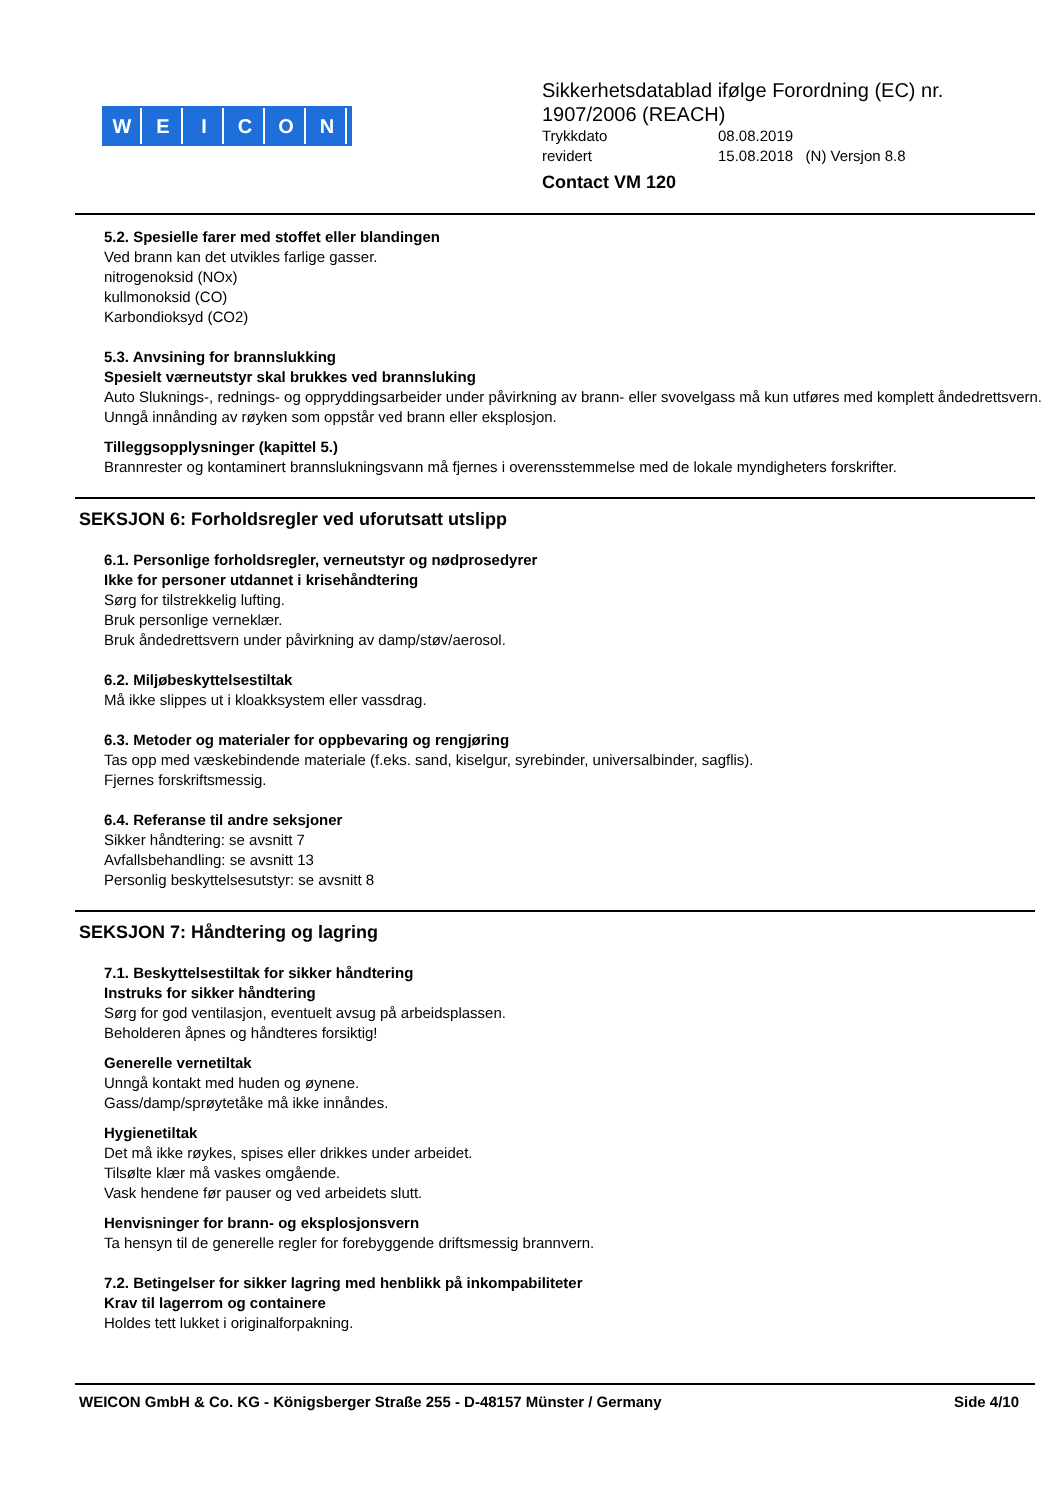WEICON
Sikkerhetsdatablad ifølge Forordning (EC) nr.
1907/2006 (REACH)
Trykkdato 08.08.2019
revidert 15.08.2018 (N) Versjon 8.8
Contact VM 120
5.2. Spesielle farer med stoffet eller blandingen
Ved brann kan det utvikles farlige gasser.
nitrogenoksid (NOx)
kullmonoksid (CO)
Karbondioksyd (CO2)
5.3. Anvsining for brannslukking
Spesielt værneutstyr skal brukkes ved brannsluking
Auto Sluknings-, rednings- og oppryddingsarbeider under påvirkning av brann- eller svovelgass må kun utføres med komplett åndedrettsvern.
Unngå innånding av røyken som oppstår ved brann eller eksplosjon.
Tilleggsopplysninger (kapittel 5.)
Brannrester og kontaminert brannslukningsvann må fjernes i overensstemmelse med de lokale myndigheters forskrifter.
SEKSJON 6: Forholdsregler ved uforutsatt utslipp
6.1. Personlige forholdsregler, verneutstyr og nødprosedyrer
Ikke for personer utdannet i krisehåndtering
Sørg for tilstrekkelig lufting.
Bruk personlige verneklær.
Bruk åndedrettsvern under påvirkning av damp/støv/aerosol.
6.2. Miljøbeskyttelsestiltak
Må ikke slippes ut i kloakksystem eller vassdrag.
6.3. Metoder og materialer for oppbevaring og rengjøring
Tas opp med væskebindende materiale (f.eks. sand, kiselgur, syrebinder, universalbinder, sagflis).
Fjernes forskriftsmessig.
6.4. Referanse til andre seksjoner
Sikker håndtering: se avsnitt 7
Avfallsbehandling: se avsnitt 13
Personlig beskyttelsesutstyr: se avsnitt 8
SEKSJON 7: Håndtering og lagring
7.1. Beskyttelsestiltak for sikker håndtering
Instruks for sikker håndtering
Sørg for god ventilasjon, eventuelt avsug på arbeidsplassen.
Beholderen åpnes og håndteres forsiktig!
Generelle vernetiltak
Unngå kontakt med huden og øynene.
Gass/damp/sprøytetåke må ikke innåndes.
Hygienetiltak
Det må ikke røykes, spises eller drikkes under arbeidet.
Tilsølte klær må vaskes omgående.
Vask hendene før pauser og ved arbeidets slutt.
Henvisninger for brann- og eksplosjonsvern
Ta hensyn til de generelle regler for forebyggende driftsmessig brannvern.
7.2. Betingelser for sikker lagring med henblikk på inkompabiliteter
Krav til lagerrom og containere
Holdes tett lukket i originalforpakning.
WEICON GmbH & Co. KG - Königsberger Straße 255 - D-48157 Münster / Germany Side 4/10